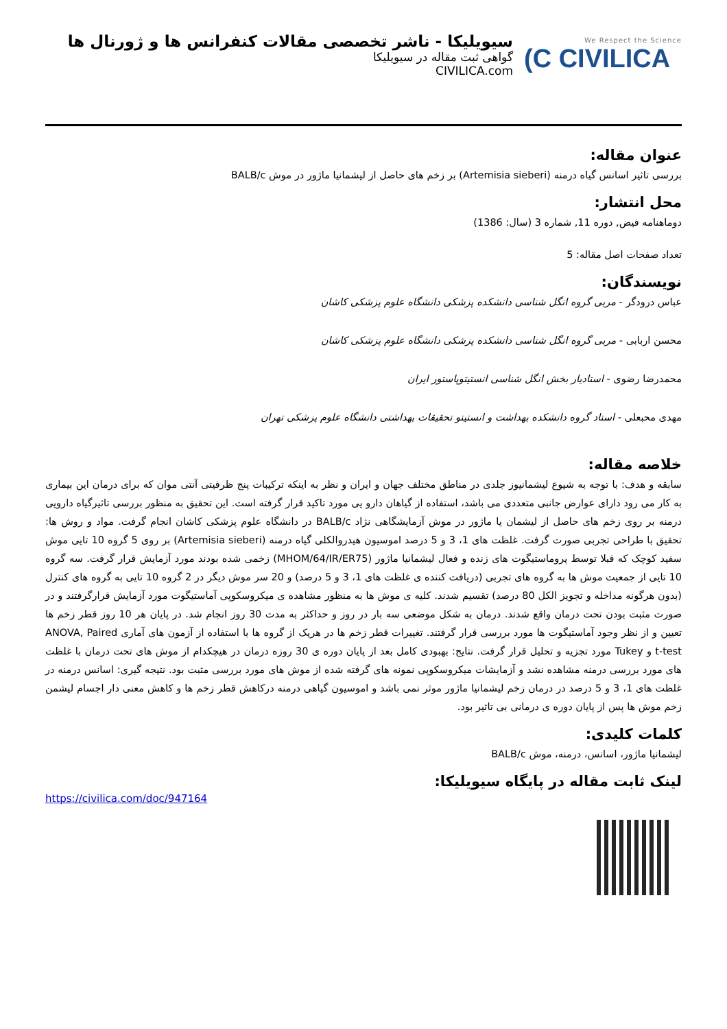We Respect the Science
(C CIVILICA
سیویلیکا - ناشر تخصصی مقالات کنفرانس ها و ژورنال ها
گواهی ثبت مقاله در سیویلیکا
CIVILICA.com
عنوان مقاله:
بررسی تاثیر اسانس گیاه درمنه (Artemisia sieberi) بر زخم های حاصل از لیشمانیا ماژور در موش BALB/c
محل انتشار:
دوماهنامه فیض, دوره 11, شماره 3 (سال: 1386)
تعداد صفحات اصل مقاله: 5
نویسندگان:
عباس درودگر - مربی گروه انگل شناسی دانشکده پزشکی دانشگاه علوم پزشکی کاشان
محسن اربابی - مربی گروه انگل شناسی دانشکده پزشکی دانشگاه علوم پزشکی کاشان
محمدرضا رضوی - استادیار بخش انگل شناسی انستیتوپاستور ایران
مهدی محبعلی - استاد گروه دانشکده بهداشت و انستیتو تحقیقات بهداشتی دانشگاه علوم پزشکی تهران
خلاصه مقاله:
سابقه و هدف: با توجه به شیوع لیشمانیوز جلدی در مناطق مختلف جهان و ایران و نظر به اینکه ترکیبات پنج ظرفیتی آنتی موان که برای درمان این بیماری به کار می رود دارای عوارض جانبی متعددی می باشد، استفاده از گیاهان دارو یی مورد تاکید قرار گرفته است. این تحقیق به منظور بررسی تاثیرگیاه دارویی درمنه بر روی زخم های حاصل از لیشمان یا ماژور در موش آزمایشگاهی نژاد BALB/c در دانشگاه علوم پزشکی کاشان انجام گرفت. مواد و روش ها: تحقیق با طراحی تجربی صورت گرفت. غلظت های 1، 3 و 5 درصد اموسیون هیدروالکلی گیاه درمنه (Artemisia sieberi) بر روی 5 گروه 10 تایی موش سفید کوچک که قبلا توسط پروماستیگوت های زنده و فعال لیشمانیا ماژور (MHOM/64/IR/ER75) زخمی شده بودند مورد آزمایش قرار گرفت. سه گروه 10 تایی از جمعیت موش ها به گروه های تجربی (دریافت کننده ی غلظت های 1، 3 و 5 درصد) و 20 سر موش دیگر در 2 گروه 10 تایی به گروه های کنترل (بدون هرگونه مداخله و تجویز الکل 80 درصد) تقسیم شدند. کلیه ی موش ها به منظور مشاهده ی میکروسکوپی آماستیگوت مورد آزمایش قرارگرفتند و در صورت مثبت بودن تحت درمان واقع شدند. درمان به شکل موضعی سه بار در روز و حداکثر به مدت 30 روز انجام شد. در پایان هر 10 روز قطر زخم ها تعیین و از نظر وجود آماستیگوت ها مورد بررسی قرار گرفتند. تغییرات قطر زخم ها در هریک از گروه ها با استفاده از آزمون های آماری ANOVA, Paired t-test و Tukey مورد تجزیه و تحلیل قرار گرفت. نتایج: بهبودی کامل بعد از پایان دوره ی 30 روزه درمان در هیچکدام از موش های تحت درمان با غلظت های مورد بررسی درمنه مشاهده نشد و آزمایشات میکروسکوپی نمونه های گرفته شده از موش های مورد بررسی مثبت بود. نتیجه گیری: اسانس درمنه در غلظت های 1، 3 و 5 درصد در درمان زخم لیشمانیا ماژور موثر نمی باشد و اموسیون گیاهی درمنه درکاهش قطر زخم ها و کاهش معنی دار اجسام لیشمن زخم موش ها پس از پایان دوره ی درمانی بی تاثیر بود.
کلمات کلیدی:
لیشمانیا ماژور، اسانس، درمنه، موش BALB/c
لینک ثابت مقاله در پایگاه سیویلیکا:
https://civilica.com/doc/947164